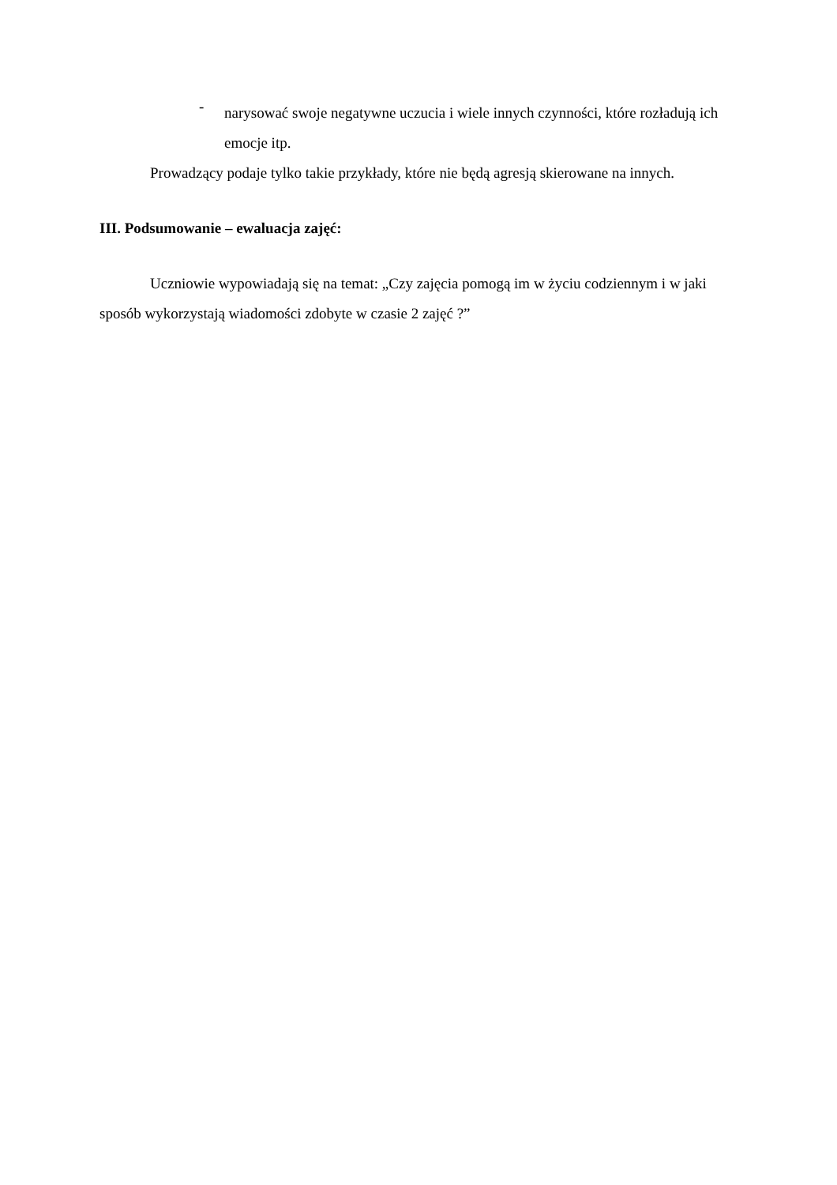-
narysować swoje negatywne uczucia i wiele innych czynności, które rozładują ich emocje itp.
Prowadzący podaje tylko takie przykłady, które nie będą agresją skierowane na innych.
III. Podsumowanie – ewaluacja zajęć:
Uczniowie wypowiadają się na temat: „Czy zajęcia pomogą im w życiu codziennym i w jaki sposób wykorzystają wiadomości zdobyte w czasie 2 zajęć ?”